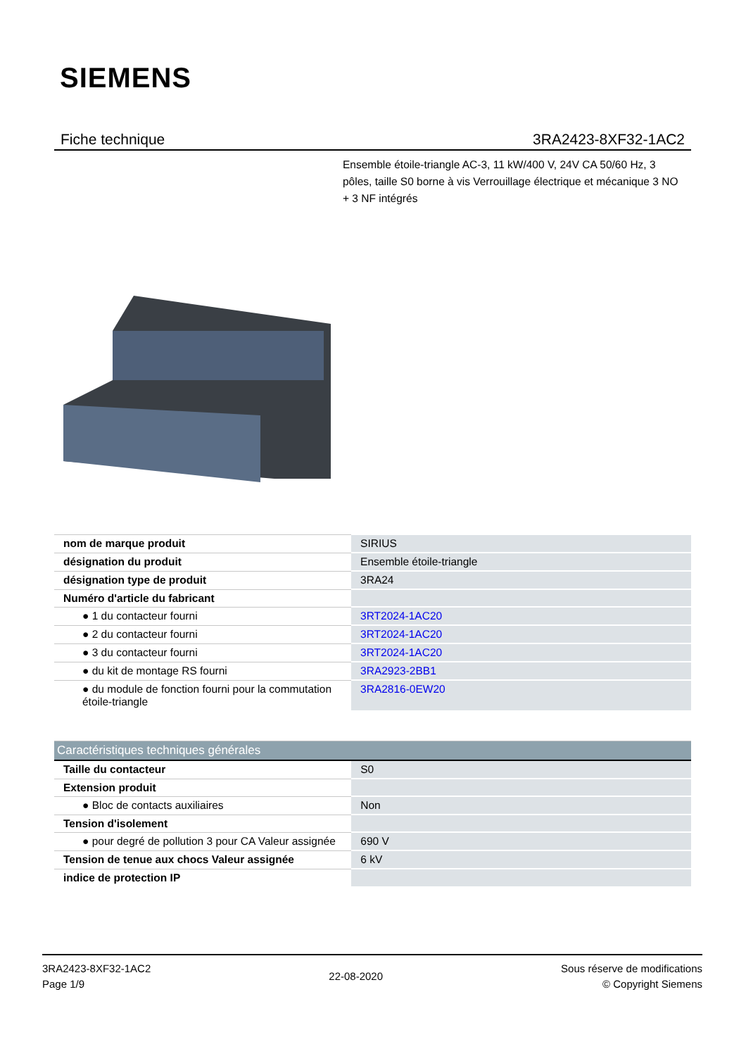SIEMENS
Fiche technique 3RA2423-8XF32-1AC2
Ensemble étoile-triangle AC-3, 11 kW/400 V, 24V CA 50/60 Hz, 3 pôles, taille S0 borne à vis Verrouillage électrique et mécanique 3 NO + 3 NF intégrés
| nom de marque produit | SIRIUS |
| désignation du produit | Ensemble étoile-triangle |
| désignation type de produit | 3RA24 |
| Numéro d'article du fabricant | |
| ● 1 du contacteur fourni | 3RT2024-1AC20 |
| ● 2 du contacteur fourni | 3RT2024-1AC20 |
| ● 3 du contacteur fourni | 3RT2024-1AC20 |
| ● du kit de montage RS fourni | 3RA2923-2BB1 |
| ● du module de fonction fourni pour la commutation étoile-triangle | 3RA2816-0EW20 |
| Caractéristiques techniques générales | |
| Taille du contacteur | S0 |
| Extension produit | |
| ● Bloc de contacts auxiliaires | Non |
| Tension d'isolement | |
| ● pour degré de pollution 3 pour CA Valeur assignée | 690 V |
| Tension de tenue aux chocs Valeur assignée | 6 kV |
| indice de protection IP | |
3RA2423-8XF32-1AC2
Page 1/9
22-08-2020
Sous réserve de modifications
© Copyright Siemens